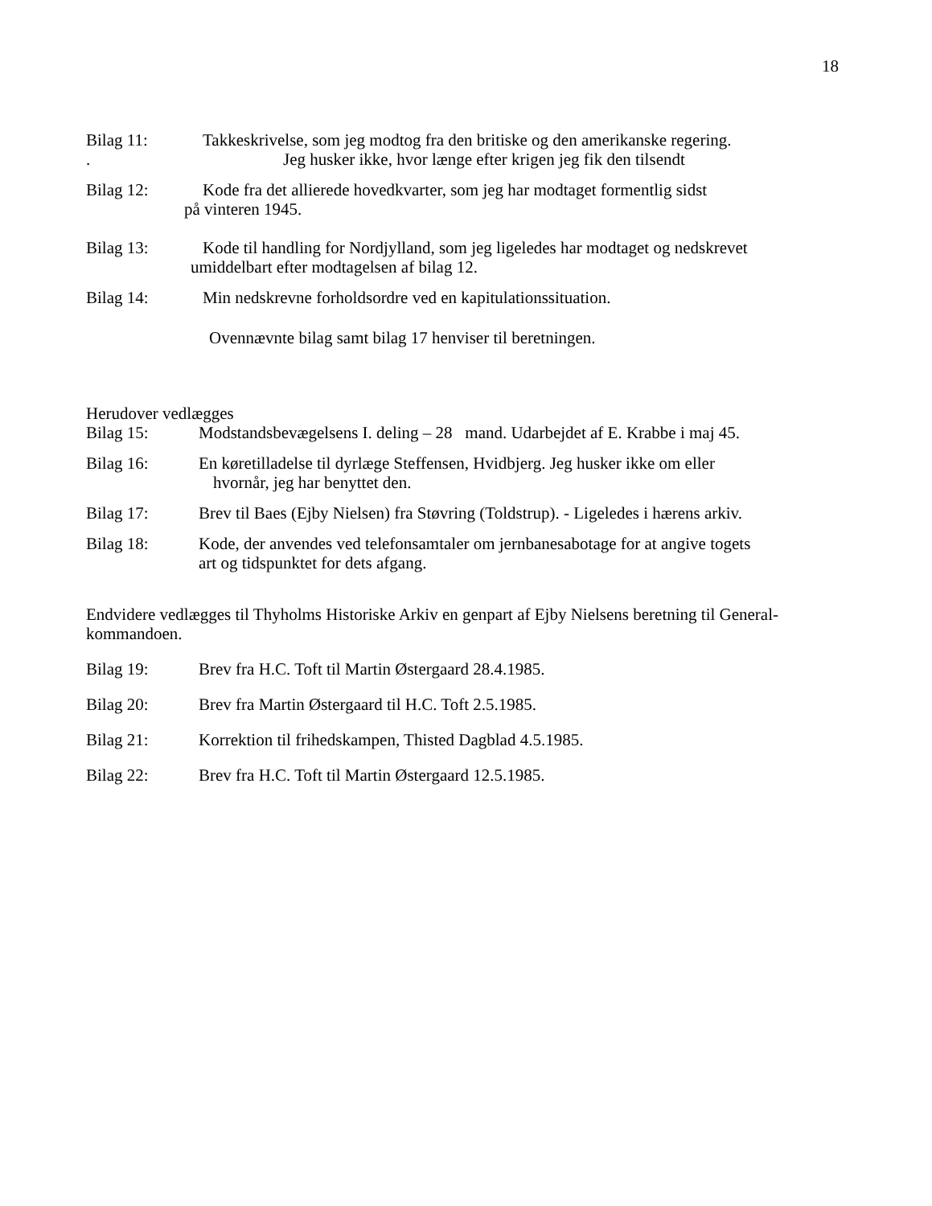18
Bilag 11:
.
Takkeskrivelse, som jeg modtog fra den britiske og den amerikanske regering.
Jeg husker ikke, hvor længe efter krigen jeg fik den tilsendt
Bilag 12: Kode fra det allierede hovedkvarter, som jeg har modtaget formentlig sidst
på vinteren 1945.
Bilag 13: Kode til handling for Nordjylland, som jeg ligeledes har modtaget og nedskrevet
umiddelbart efter modtagelsen af bilag 12.
Bilag 14: Min nedskrevne forholdsordre ved en kapitulationssituation.
Ovennævnte bilag samt bilag 17 henviser til beretningen.
Herudover vedlægges
Bilag 15: Modstandsbevægelsens I. deling – 28 mand. Udarbejdet af E. Krabbe i maj 45.
Bilag 16: En køretilladelse til dyrlæge Steffensen, Hvidbjerg. Jeg husker ikke om eller
hvornår, jeg har benyttet den.
Bilag 17: Brev til Baes (Ejby Nielsen) fra Støvring (Toldstrup). - Ligeledes i hærens arkiv.
Bilag 18: Kode, der anvendes ved telefonsamtaler om jernbanesabotage for at angive togets
art og tidspunktet for dets afgang.
Endvidere vedlægges til Thyholms Historiske Arkiv en genpart af Ejby Nielsens beretning til General-kommandoen.
Bilag 19: Brev fra H.C. Toft til Martin Østergaard 28.4.1985.
Bilag 20: Brev fra Martin Østergaard til H.C. Toft 2.5.1985.
Bilag 21: Korrektion til frihedskampen, Thisted Dagblad 4.5.1985.
Bilag 22: Brev fra H.C. Toft til Martin Østergaard 12.5.1985.